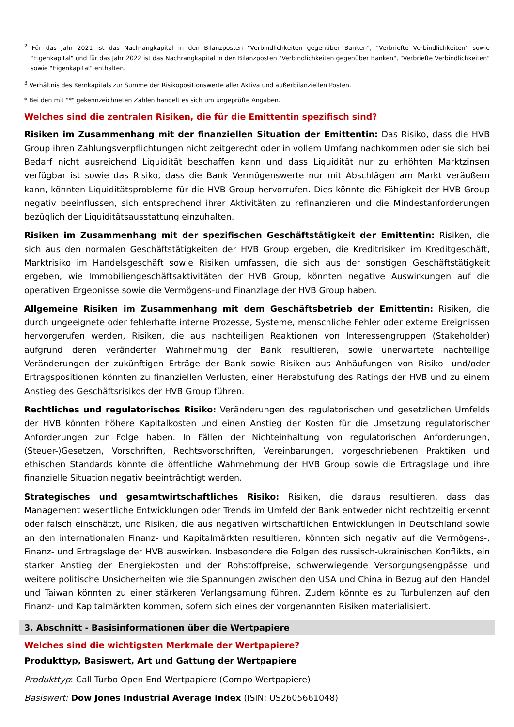<sup>2</sup> Für das Jahr 2021 ist das Nachrangkapital in den Bilanzposten "Verbindlichkeiten gegenüber Banken", "Verbriefte Verbindlichkeiten" sowie "Eigenkapital" und für das Jahr 2022 ist das Nachrangkapital in den Bilanzposten "Verbindlichkeiten gegenüber Banken", "Verbriefte Verbindlichkeiten" sowie "Eigenkapital" enthalten.
<sup>3</sup> Verhältnis des Kernkapitals zur Summe der Risikopositionswerte aller Aktiva und außerbilanziellen Posten.
* Bei den mit "*" gekennzeichneten Zahlen handelt es sich um ungeprüfte Angaben.
Welches sind die zentralen Risiken, die für die Emittentin spezifisch sind?
Risiken im Zusammenhang mit der finanziellen Situation der Emittentin: Das Risiko, dass die HVB Group ihren Zahlungsverpflichtungen nicht zeitgerecht oder in vollem Umfang nachkommen oder sie sich bei Bedarf nicht ausreichend Liquidität beschaffen kann und dass Liquidität nur zu erhöhten Marktzinsen verfügbar ist sowie das Risiko, dass die Bank Vermögenswerte nur mit Abschlägen am Markt veräußern kann, könnten Liquiditätsprobleme für die HVB Group hervorrufen. Dies könnte die Fähigkeit der HVB Group negativ beeinflussen, sich entsprechend ihrer Aktivitäten zu refinanzieren und die Mindestanforderungen bezüglich der Liquiditätsausstattung einzuhalten.
Risiken im Zusammenhang mit der spezifischen Geschäftstätigkeit der Emittentin: Risiken, die sich aus den normalen Geschäftstätigkeiten der HVB Group ergeben, die Kreditrisiken im Kreditgeschäft, Marktrisiko im Handelsgeschäft sowie Risiken umfassen, die sich aus der sonstigen Geschäftstätigkeit ergeben, wie Immobiliengeschäftsaktivitäten der HVB Group, könnten negative Auswirkungen auf die operativen Ergebnisse sowie die Vermögens-und Finanzlage der HVB Group haben.
Allgemeine Risiken im Zusammenhang mit dem Geschäftsbetrieb der Emittentin: Risiken, die durch ungeeignete oder fehlerhafte interne Prozesse, Systeme, menschliche Fehler oder externe Ereignissen hervorgerufen werden, Risiken, die aus nachteiligen Reaktionen von Interessengruppen (Stakeholder) aufgrund deren veränderter Wahrnehmung der Bank resultieren, sowie unerwartete nachteilige Veränderungen der zukünftigen Erträge der Bank sowie Risiken aus Anhäufungen von Risiko- und/oder Ertragspositionen könnten zu finanziellen Verlusten, einer Herabstufung des Ratings der HVB und zu einem Anstieg des Geschäftsrisikos der HVB Group führen.
Rechtliches und regulatorisches Risiko: Veränderungen des regulatorischen und gesetzlichen Umfelds der HVB könnten höhere Kapitalkosten und einen Anstieg der Kosten für die Umsetzung regulatorischer Anforderungen zur Folge haben. In Fällen der Nichteinhaltung von regulatorischen Anforderungen, (Steuer-)Gesetzen, Vorschriften, Rechtsvorschriften, Vereinbarungen, vorgeschriebenen Praktiken und ethischen Standards könnte die öffentliche Wahrnehmung der HVB Group sowie die Ertragslage und ihre finanzielle Situation negativ beeinträchtigt werden.
Strategisches und gesamtwirtschaftliches Risiko: Risiken, die daraus resultieren, dass das Management wesentliche Entwicklungen oder Trends im Umfeld der Bank entweder nicht rechtzeitig erkennt oder falsch einschätzt, und Risiken, die aus negativen wirtschaftlichen Entwicklungen in Deutschland sowie an den internationalen Finanz- und Kapitalmärkten resultieren, könnten sich negativ auf die Vermögens-, Finanz- und Ertragslage der HVB auswirken. Insbesondere die Folgen des russisch-ukrainischen Konflikts, ein starker Anstieg der Energiekosten und der Rohstoffpreise, schwerwiegende Versorgungsengpässe und weitere politische Unsicherheiten wie die Spannungen zwischen den USA und China in Bezug auf den Handel und Taiwan könnten zu einer stärkeren Verlangsamung führen. Zudem könnte es zu Turbulenzen auf den Finanz- und Kapitalmärkten kommen, sofern sich eines der vorgenannten Risiken materialisiert.
3. Abschnitt - Basisinformationen über die Wertpapiere
Welches sind die wichtigsten Merkmale der Wertpapiere?
Produkttyp, Basiswert, Art und Gattung der Wertpapiere
Produkttyp: Call Turbo Open End Wertpapiere (Compo Wertpapiere)
Basiswert: Dow Jones Industrial Average Index (ISIN: US2605661048)